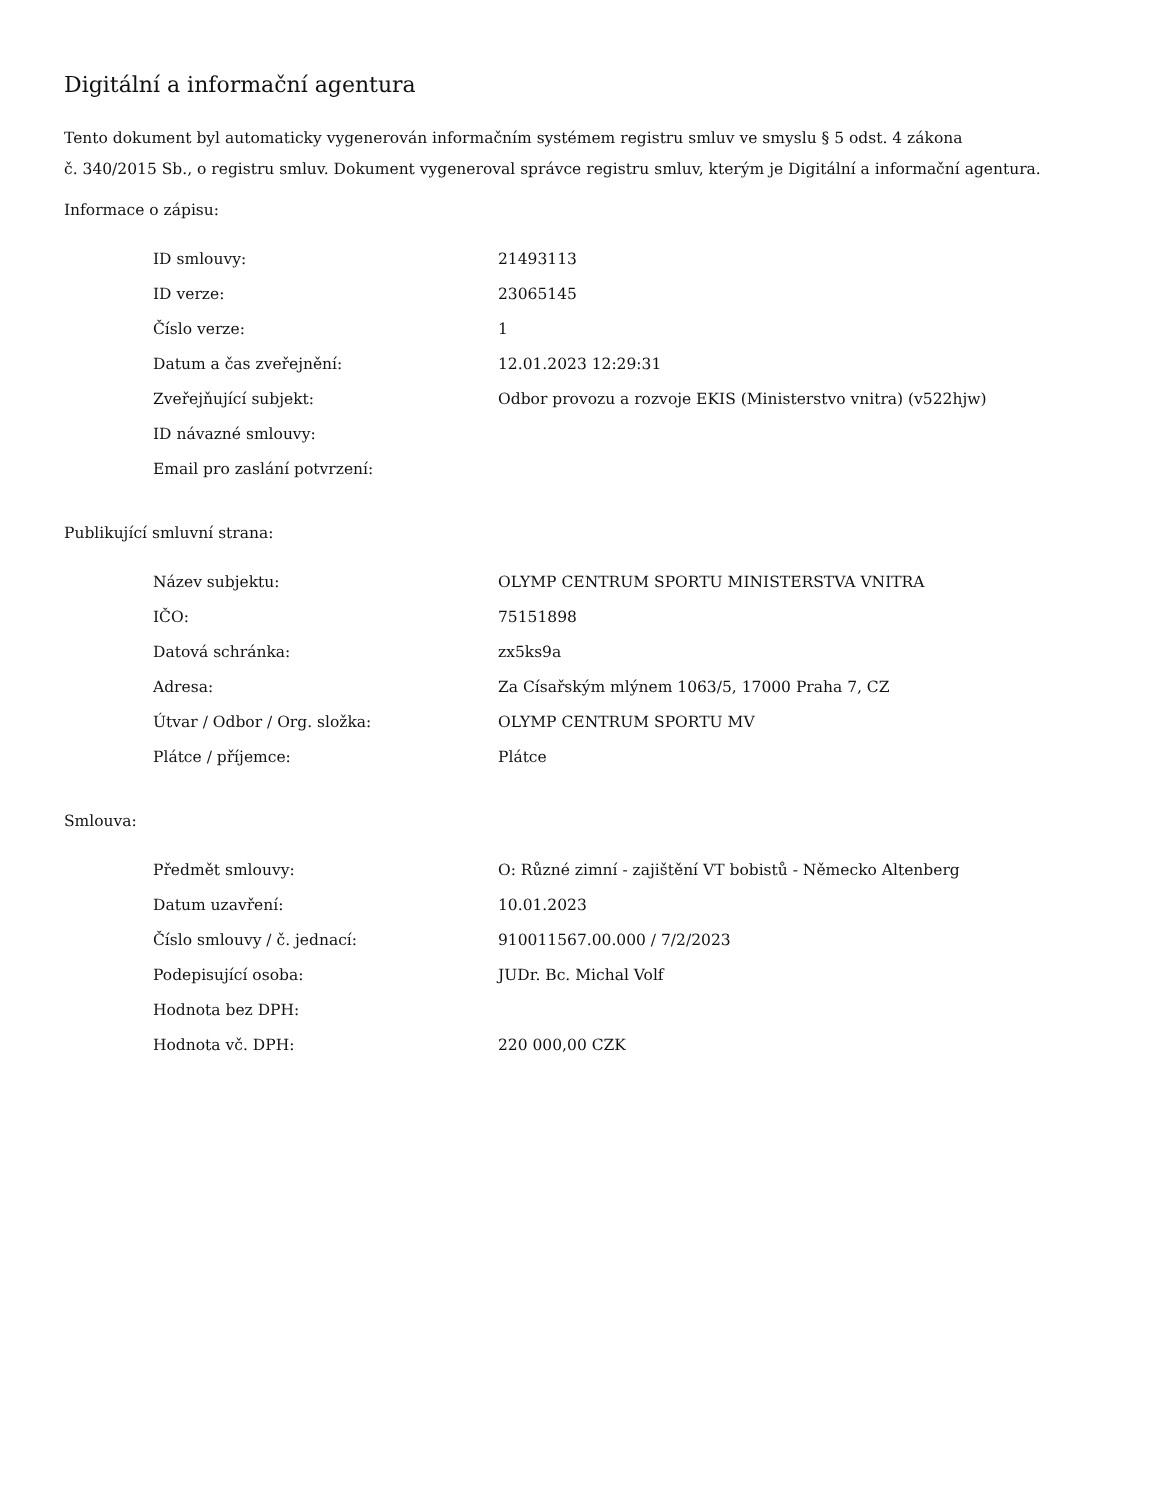Digitální a informační agentura
Tento dokument byl automaticky vygenerován informačním systémem registru smluv ve smyslu § 5 odst. 4 zákona
č. 340/2015 Sb., o registru smluv. Dokument vygeneroval správce registru smluv, kterým je Digitální a informační agentura.
Informace o zápisu:
| ID smlouvy: | 21493113 |
| ID verze: | 23065145 |
| Číslo verze: | 1 |
| Datum a čas zveřejnění: | 12.01.2023 12:29:31 |
| Zveřejňující subjekt: | Odbor provozu a rozvoje EKIS (Ministerstvo vnitra) (v522hjw) |
| ID návazné smlouvy: | |
| Email pro zaslání potvrzení: | |
Publikující smluvní strana:
| Název subjektu: | OLYMP CENTRUM SPORTU MINISTERSTVA VNITRA |
| IČO: | 75151898 |
| Datová schránka: | zx5ks9a |
| Adresa: | Za Císařským mlýnem 1063/5, 17000 Praha 7, CZ |
| Útvar / Odbor / Org. složka: | OLYMP CENTRUM SPORTU MV |
| Plátce / příjemce: | Plátce |
Smlouva:
| Předmět smlouvy: | O: Různé zimní - zajištění VT bobistů - Německo Altenberg |
| Datum uzavření: | 10.01.2023 |
| Číslo smlouvy / č. jednací: | 910011567.00.000 / 7/2/2023 |
| Podepisující osoba: | JUDr. Bc. Michal Volf |
| Hodnota bez DPH: | |
| Hodnota vč. DPH: | 220 000,00 CZK |